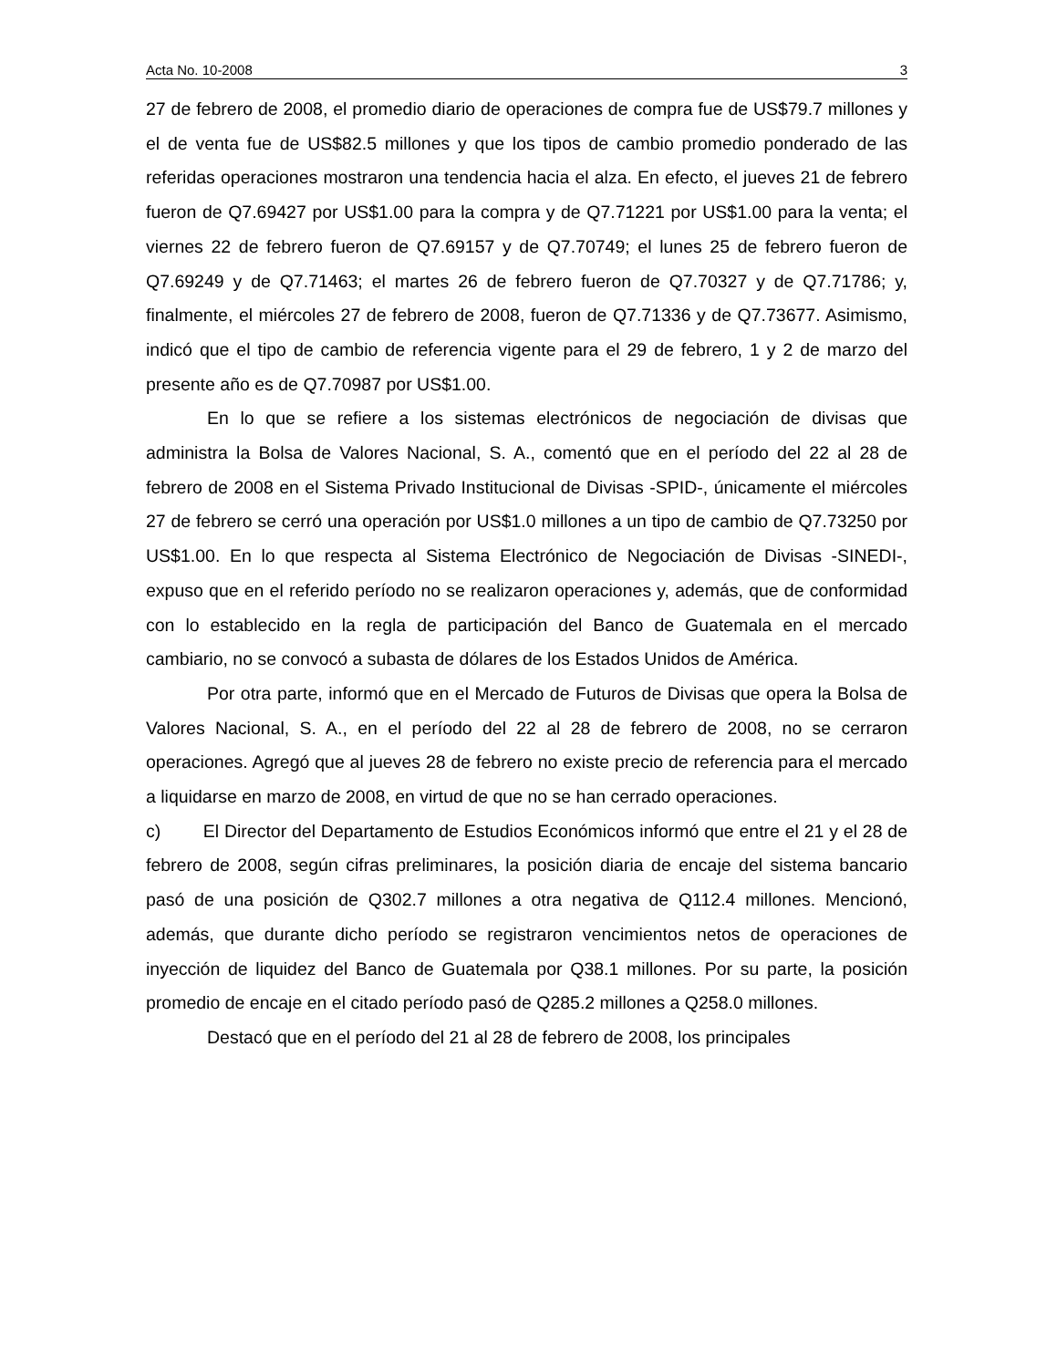Acta No. 10-2008 3
27 de febrero de 2008, el promedio diario de operaciones de compra fue de US$79.7 millones y el de venta fue de US$82.5 millones y que los tipos de cambio promedio ponderado de las referidas operaciones mostraron una tendencia hacia el alza. En efecto, el jueves 21 de febrero fueron de Q7.69427 por US$1.00 para la compra y de Q7.71221 por US$1.00 para la venta; el viernes 22 de febrero fueron de Q7.69157 y de Q7.70749; el lunes 25 de febrero fueron de Q7.69249 y de Q7.71463; el martes 26 de febrero fueron de Q7.70327 y de Q7.71786; y, finalmente, el miércoles 27 de febrero de 2008, fueron de Q7.71336 y de Q7.73677. Asimismo, indicó que el tipo de cambio de referencia vigente para el 29 de febrero, 1 y 2 de marzo del presente año es de Q7.70987 por US$1.00.
En lo que se refiere a los sistemas electrónicos de negociación de divisas que administra la Bolsa de Valores Nacional, S. A., comentó que en el período del 22 al 28 de febrero de 2008 en el Sistema Privado Institucional de Divisas -SPID-, únicamente el miércoles 27 de febrero se cerró una operación por US$1.0 millones a un tipo de cambio de Q7.73250 por US$1.00. En lo que respecta al Sistema Electrónico de Negociación de Divisas -SINEDI-, expuso que en el referido período no se realizaron operaciones y, además, que de conformidad con lo establecido en la regla de participación del Banco de Guatemala en el mercado cambiario, no se convocó a subasta de dólares de los Estados Unidos de América.
Por otra parte, informó que en el Mercado de Futuros de Divisas que opera la Bolsa de Valores Nacional, S. A., en el período del 22 al 28 de febrero de 2008, no se cerraron operaciones. Agregó que al jueves 28 de febrero no existe precio de referencia para el mercado a liquidarse en marzo de 2008, en virtud de que no se han cerrado operaciones.
c) El Director del Departamento de Estudios Económicos informó que entre el 21 y el 28 de febrero de 2008, según cifras preliminares, la posición diaria de encaje del sistema bancario pasó de una posición de Q302.7 millones a otra negativa de Q112.4 millones. Mencionó, además, que durante dicho período se registraron vencimientos netos de operaciones de inyección de liquidez del Banco de Guatemala por Q38.1 millones. Por su parte, la posición promedio de encaje en el citado período pasó de Q285.2 millones a Q258.0 millones.
Destacó que en el período del 21 al 28 de febrero de 2008, los principales